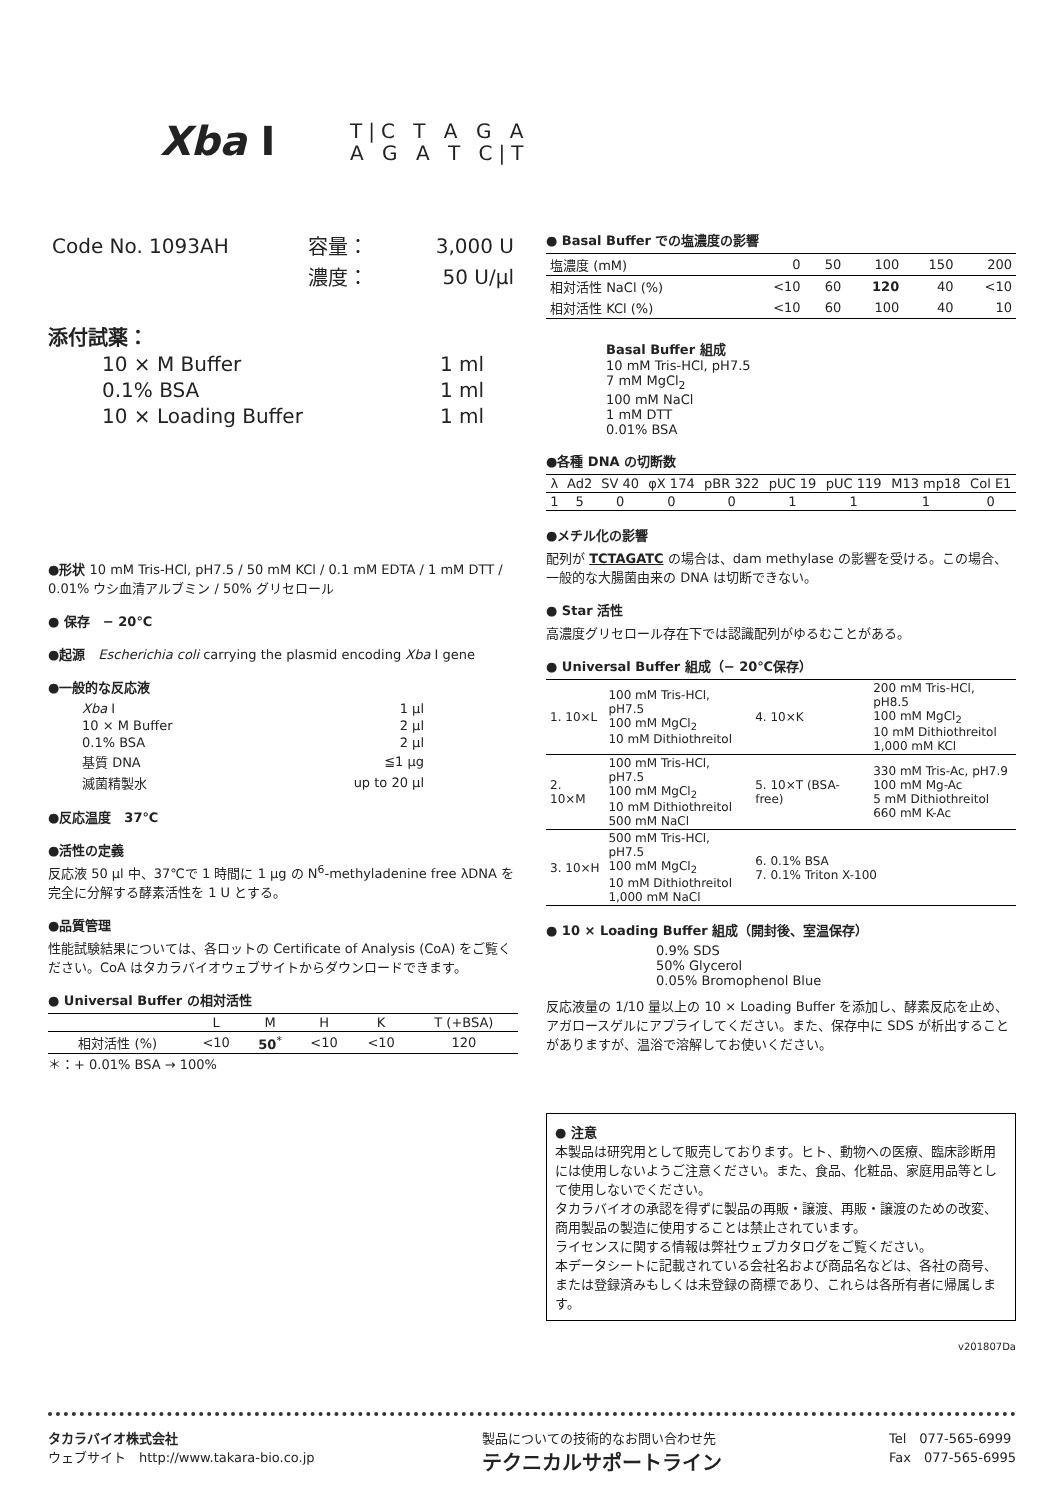Xba I
T|C T A G A
A G A T C|T
| Code No. 1093AH | 容量： | 3,000 U |
| | 濃度： | 50 U/μl |
添付試薬：
| 10 × M Buffer | 1 ml |
| 0.1% BSA | 1 ml |
| 10 × Loading Buffer | 1 ml |
●形状 10 mM Tris-HCl, pH7.5 / 50 mM KCl / 0.1 mM EDTA / 1 mM DTT / 0.01% ウシ血清アルブミン / 50% グリセロール
● 保存　− 20℃
●起源　Escherichia coli carrying the plasmid encoding Xba I gene
●一般的な反応液
| Xba I | 1 μl |
| 10 × M Buffer | 2 μl |
| 0.1% BSA | 2 μl |
| 基質 DNA | ≦1 μg |
| 滅菌精製水 | up to 20 μl |
●反応温度　37℃
●活性の定義
反応液 50 μl 中、37℃で 1 時間に 1 μg の N<sup>6</sup>-methyladenine free λDNA を完全に分解する酵素活性を 1 U とする。
●品質管理
性能試験結果については、各ロットの Certificate of Analysis (CoA) をご覧ください。CoA はタカラバイオウェブサイトからダウンロードできます。
● Universal Buffer の相対活性
| | L | M | H | K | T (+BSA) |
| --- | --- | --- | --- | --- | --- |
| 相対活性 (%) | <10 | 50<sup>*</sup> | <10 | <10 | 120 |
＊：+ 0.01% BSA → 100%
● Basal Buffer での塩濃度の影響
| 塩濃度 (mM) | 0 | 50 | 100 | 150 | 200 |
| 相対活性 NaCl (%) | <10 | 60 | 120 | 40 | <10 |
| 相対活性 KCl (%) | <10 | 60 | 100 | 40 | 10 |
Basal Buffer 組成
10 mM Tris-HCl, pH7.5
7 mM MgCl<sub>2</sub>
100 mM NaCl
1 mM DTT
0.01% BSA
●各種 DNA の切断数
| λ | Ad2 | SV 40 | φX 174 | pBR 322 | pUC 19 | pUC 119 | M13 mp18 | Col E1 |
| 1 | 5 | 0 | 0 | 0 | 1 | 1 | 1 | 0 |
●メチル化の影響
配列が TCTAGATC の場合は、dam methylase の影響を受ける。この場合、一般的な大腸菌由来の DNA は切断できない。
● Star 活性
高濃度グリセロール存在下では認識配列がゆるむことがある。
● Universal Buffer 組成（− 20℃保存）
| 1. 10×L | 100 mM Tris-HCl, pH7.5 100 mM MgCl<sub>2</sub> 10 mM Dithiothreitol | 4. 10×K | 200 mM Tris-HCl, pH8.5 100 mM MgCl<sub>2</sub> 10 mM Dithiothreitol 1,000 mM KCl |
| 2. 10×M | 100 mM Tris-HCl, pH7.5 100 mM MgCl<sub>2</sub> 10 mM Dithiothreitol 500 mM NaCl | 5. 10×T (BSA-free) | 330 mM Tris-Ac, pH7.9 100 mM Mg-Ac 5 mM Dithiothreitol 660 mM K-Ac |
| 3. 10×H | 500 mM Tris-HCl, pH7.5 100 mM MgCl<sub>2</sub> 10 mM Dithiothreitol 1,000 mM NaCl | 6. 0.1% BSA 7. 0.1% Triton X-100 | |
● 10 × Loading Buffer 組成（開封後、室温保存）
0.9% SDS
50% Glycerol
0.05% Bromophenol Blue
反応液量の 1/10 量以上の 10 × Loading Buffer を添加し、酵素反応を止め、アガロースゲルにアプライしてください。また、保存中に SDS が析出することがありますが、温浴で溶解してお使いください。
● 注意
本製品は研究用として販売しております。ヒト、動物への医療、臨床診断用には使用しないようご注意ください。また、食品、化粧品、家庭用品等として使用しないでください。
タカラバイオの承認を得ずに製品の再販・譲渡、再販・譲渡のための改変、商用製品の製造に使用することは禁止されています。
ライセンスに関する情報は弊社ウェブカタログをご覧ください。
本データシートに記載されている会社名および商品名などは、各社の商号、または登録済みもしくは未登録の商標であり、これらは各所有者に帰属します。
v201807Da
タカラバイオ株式会社
ウェブサイト　http://www.takara-bio.co.jp
製品についての技術的なお問い合わせ先
テクニカルサポートライン
Tel　077-565-6999
Fax　077-565-6995